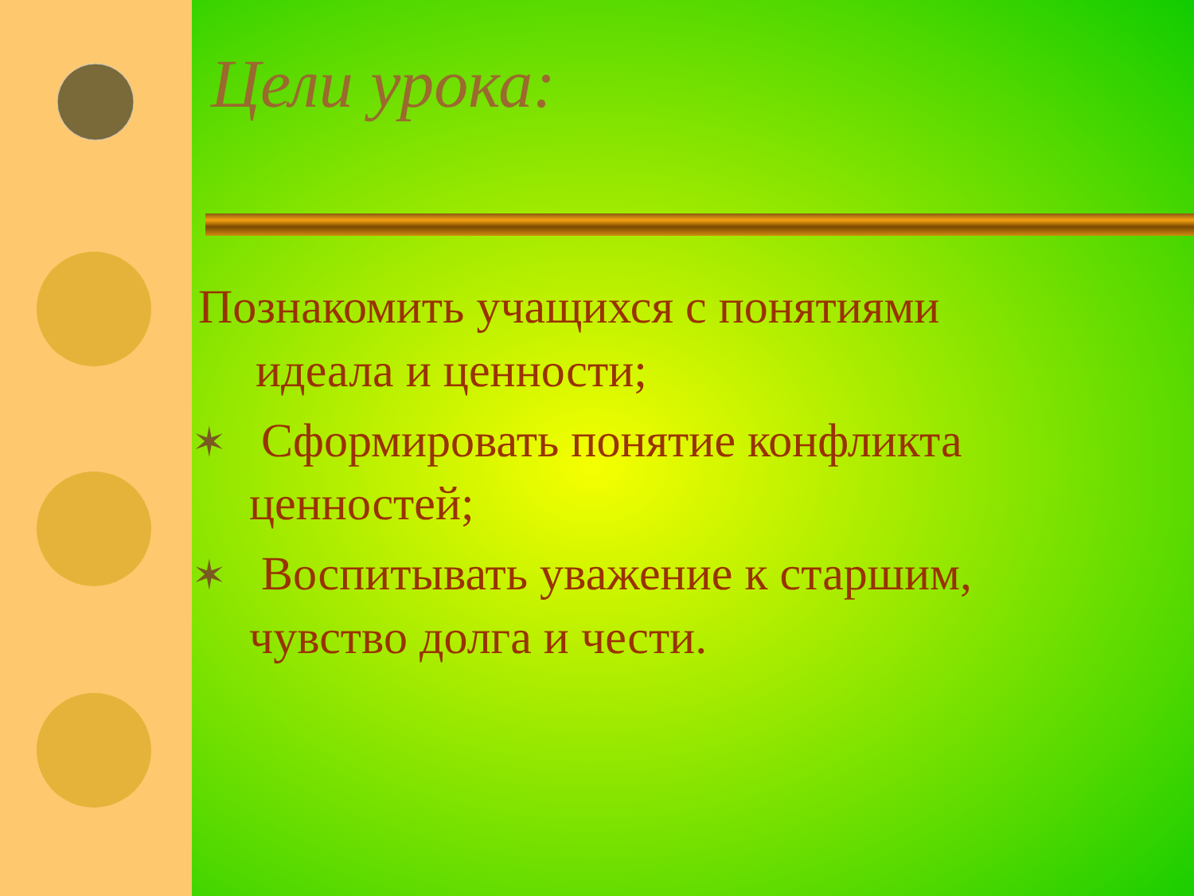Цели урока:
Познакомить учащихся с понятиями идеала и ценности;
✶ Сформировать понятие конфликта ценностей;
✶ Воспитывать уважение к старшим, чувство долга и чести.